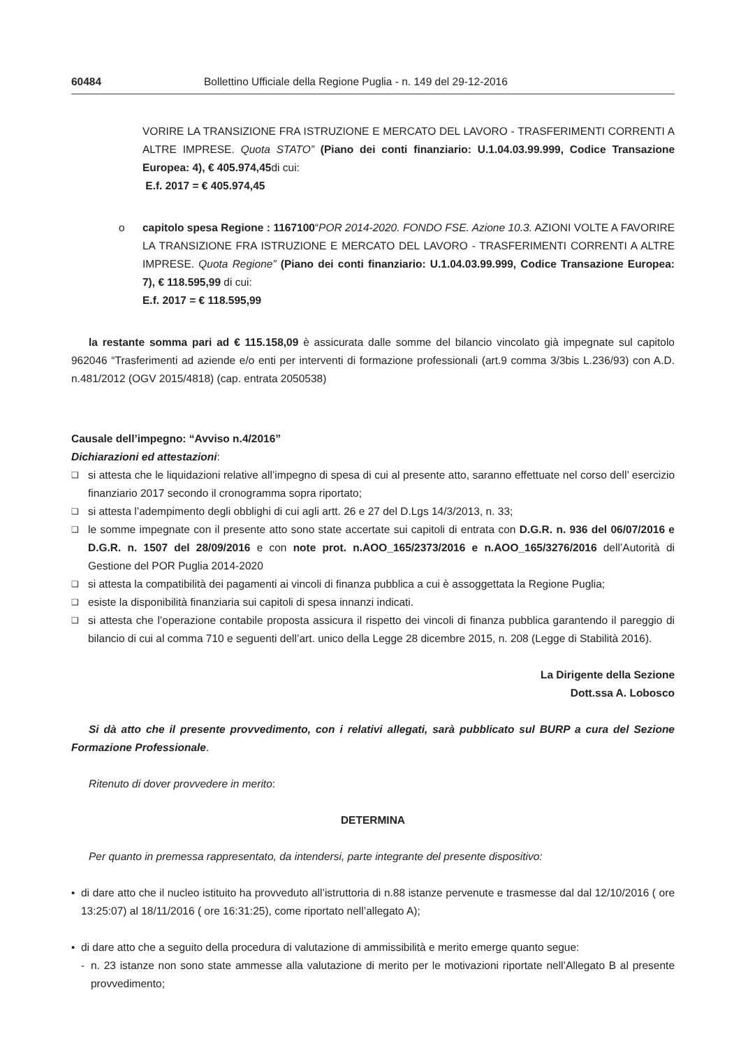60484 Bollettino Ufficiale della Regione Puglia - n. 149 del 29-12-2016
VORIRE LA TRANSIZIONE FRA ISTRUZIONE E MERCATO DEL LAVORO - TRASFERIMENTI CORRENTI A ALTRE IMPRESE. Quota STATO” (Piano dei conti finanziario: U.1.04.03.99.999, Codice Transazione Europea: 4), € 405.974,45di cui:
E.f. 2017 = € 405.974,45
o capitolo spesa Regione : 1167100“POR 2014-2020. FONDO FSE. Azione 10.3. AZIONI VOLTE A FAVORIRE LA TRANSIZIONE FRA ISTRUZIONE E MERCATO DEL LAVORO - TRASFERIMENTI CORRENTI A ALTRE IMPRESE. Quota Regione” (Piano dei conti finanziario: U.1.04.03.99.999, Codice Transazione Europea: 7), € 118.595,99 di cui:
E.f. 2017 = € 118.595,99
la restante somma pari ad € 115.158,09 è assicurata dalle somme del bilancio vincolato già impegnate sul capitolo 962046 “Trasferimenti ad aziende e/o enti per interventi di formazione professionali (art.9 comma 3/3bis L.236/93) con A.D. n.481/2012 (OGV 2015/4818) (cap. entrata 2050538)
Causale dell’impegno: “Avviso n.4/2016”
Dichiarazioni ed attestazioni:
❑
si attesta che le liquidazioni relative all’impegno di spesa di cui al presente atto, saranno effettuate nel corso dell’ esercizio finanziario 2017 secondo il cronogramma sopra riportato;
❑
si attesta l’adempimento degli obblighi di cui agli artt. 26 e 27 del D.Lgs 14/3/2013, n. 33;
❑
le somme impegnate con il presente atto sono state accertate sui capitoli di entrata con D.G.R. n. 936 del 06/07/2016 e D.G.R. n. 1507 del 28/09/2016 e con note prot. n.AOO_165/2373/2016 e n.AOO_165/3276/2016 dell’Autorità di Gestione del POR Puglia 2014-2020
❑
si attesta la compatibilità dei pagamenti ai vincoli di finanza pubblica a cui è assoggettata la Regione Puglia;
❑
esiste la disponibilità finanziaria sui capitoli di spesa innanzi indicati.
❑
si attesta che l’operazione contabile proposta assicura il rispetto dei vincoli di finanza pubblica garantendo il pareggio di bilancio di cui al comma 710 e seguenti dell’art. unico della Legge 28 dicembre 2015, n. 208 (Legge di Stabilità 2016).
La Dirigente della Sezione
Dott.ssa A. Lobosco
Si dà atto che il presente provvedimento, con i relativi allegati, sarà pubblicato sul BURP a cura del Sezione Formazione Professionale.
Ritenuto di dover provvedere in merito:
DETERMINA
Per quanto in premessa rappresentato, da intendersi, parte integrante del presente dispositivo:
• di dare atto che il nucleo istituito ha provveduto all’istruttoria di n.88 istanze pervenute e trasmesse dal dal 12/10/2016 ( ore 13:25:07) al 18/11/2016 ( ore 16:31:25), come riportato nell’allegato A);
• di dare atto che a seguito della procedura di valutazione di ammissibilità e merito emerge quanto segue:
- n. 23 istanze non sono state ammesse alla valutazione di merito per le motivazioni riportate nell’Allegato B al presente provvedimento;